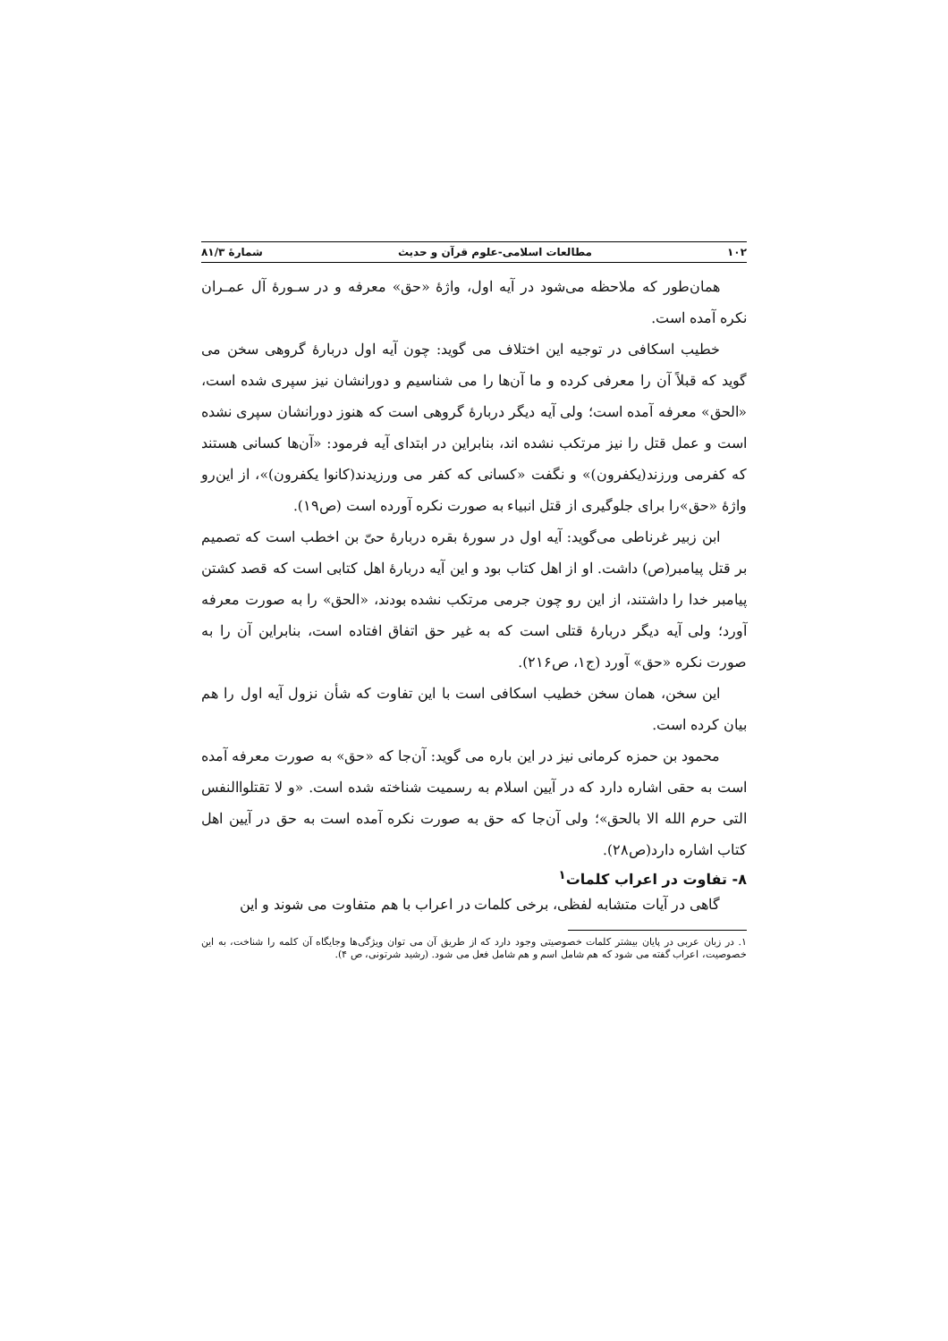۱۰۲ مطالعات اسلامی-علوم قرآن و حدیث شمارهٔ ۸۱/۳
همان‌طور که ملاحظه می‌شود در آیه اول، واژهٔ «حق» معرفه و در سـورهٔ آل عمـران نکره آمده است.
خطیب اسکافی در توجیه این اختلاف می گوید: چون آیه اول دربارهٔ گروهی سخن می گوید که قبلاً آن را معرفی کرده و ما آن‌ها را می شناسیم و دورانشان نیز سپری شده است، «الحق» معرفه آمده است؛ ولی آیه دیگر دربارهٔ گروهی است که هنوز دورانشان سپری نشده است و عمل قتل را نیز مرتکب نشده اند، بنابراین در ابتدای آیه فرمود: «آن‌ها کسانی هستند که کفرمی ورزند(یکفرون)» و نگفت «کسانی که کفر می ورزیدند(کانوا یکفرون)»، از این‌رو واژهٔ «حق»را برای جلوگیری از قتل انبیاء به صورت نکره آورده است (ص۱۹).
ابن زبیر غرناطی می‌گوید: آیه اول در سورهٔ بقره دربارهٔ حیّ بن اخطب است که تصمیم بر قتل پیامبر(ص) داشت. او از اهل کتاب بود و این آیه دربارهٔ اهل کتابی است که قصد کشتن پیامبر خدا را داشتند، از این رو چون جرمی مرتکب نشده بودند، «الحق» را به صورت معرفه آورد؛ ولی آیه دیگر دربارهٔ قتلی است که به غیر حق اتفاق افتاده است، بنابراین آن را به صورت نکره «حق» آورد (ج۱، ص۲۱۶).
این سخن، همان سخن خطیب اسکافی است با این تفاوت که شأن نزول آیه اول را هم بیان کرده است.
محمود بن حمزه کرمانی نیز در این باره می گوید: آن‌جا که «حق» به صورت معرفه آمده است به حقی اشاره دارد که در آیین اسلام به رسمیت شناخته شده است. «و لا تقتلواالنفس التی حرم الله الا بالحق»؛ ولی آن‌جا که حق به صورت نکره آمده است به حق در آیین اهل کتاب اشاره دارد(ص۲۸).
۸- تفاوت در اعراب کلمات<sup>۱</sup>
گاهی در آیات متشابه لفظی، برخی کلمات در اعراب با هم متفاوت می شوند و این
۱. در زبان عربی در پایان بیشتر کلمات خصوصیتی وجود دارد که از طریق آن می توان ویژگی‌ها وجایگاه آن کلمه را شناخت، به این خصوصیت، اعراب گفته می شود که هم شامل اسم و هم شامل فعل می شود. (رشید شرتونی، ص ۴).